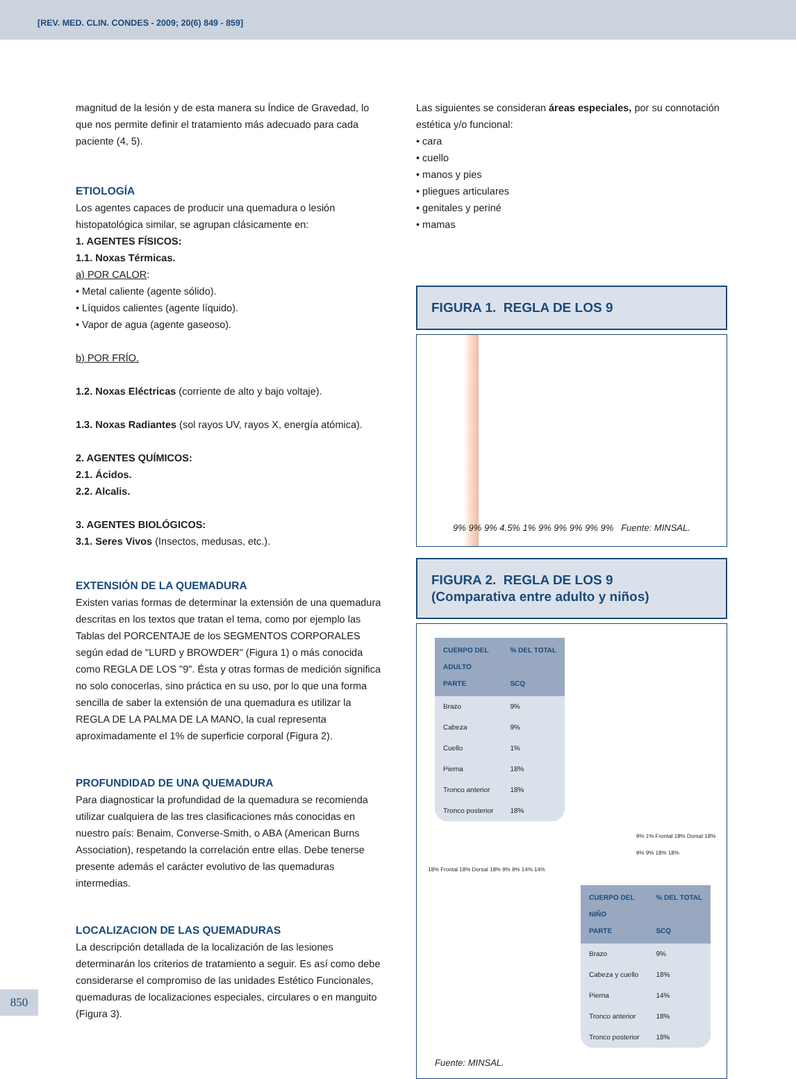[REV. MED. CLIN. CONDES - 2009; 20(6) 849 - 859]
magnitud de la lesión y de esta manera su Índice de Gravedad, lo que nos permite definir el tratamiento más adecuado para cada paciente (4, 5).
ETIOLOGÍA
Los agentes capaces de producir una quemadura o lesión histopatológica similar, se agrupan clásicamente en:
1. AGENTES FÍSICOS:
1.1. Noxas Térmicas.
a) POR CALOR:
• Metal caliente (agente sólido).
• Líquidos calientes (agente líquido).
• Vapor de agua (agente gaseoso).
b) POR FRÍO.
1.2. Noxas Eléctricas (corriente de alto y bajo voltaje).
1.3. Noxas Radiantes (sol rayos UV, rayos X, energía atómica).
2. AGENTES QUÍMICOS:
2.1. Ácidos.
2.2. Alcalis.
3. AGENTES BIOLÓGICOS:
3.1. Seres Vivos (Insectos, medusas, etc.).
EXTENSIÓN DE LA QUEMADURA
Existen varias formas de determinar la extensión de una quemadura descritas en los textos que tratan el tema, como por ejemplo las Tablas del PORCENTAJE de los SEGMENTOS CORPORALES según edad de "LURD y BROWDER" (Figura 1) o más conocida como REGLA DE LOS "9". Ésta y otras formas de medición significa no solo conocerlas, sino práctica en su uso, por lo que una forma sencilla de saber la extensión de una quemadura es utilizar la REGLA DE LA PALMA DE LA MANO, la cual representa aproximadamente el 1% de superficie corporal (Figura 2).
PROFUNDIDAD DE UNA QUEMADURA
Para diagnosticar la profundidad de la quemadura se recomienda utilizar cualquiera de las tres clasificaciones más conocidas en nuestro país: Benaim, Converse-Smith, o ABA (American Burns Association), respetando la correlación entre ellas. Debe tenerse presente además el carácter evolutivo de las quemaduras intermedias.
LOCALIZACION DE LAS QUEMADURAS
La descripción detallada de la localización de las lesiones determinarán los criterios de tratamiento a seguir. Es así como debe considerarse el compromiso de las unidades Estético Funcionales, quemaduras de localizaciones especiales, circulares o en manguito (Figura 3).
Las siguientes se consideran áreas especiales, por su connotación estética y/o funcional:
• cara
• cuello
• manos y pies
• pliegues articulares
• genitales y periné
• mamas
FIGURA 1. REGLA DE LOS 9
9% 9% 9% 4.5% 1% 9% 9% 9% 9% 9% Fuente: MINSAL.
FIGURA 2. REGLA DE LOS 9
(Comparativa entre adulto y niños)
| CUERPO DEL ADULTO PARTE | % DEL TOTAL SCQ |
| --- | --- |
| Brazo | 9% |
| Cabeza | 9% |
| Cuello | 1% |
| Pierna | 18% |
| Tronco anterior | 18% |
| Tronco posterior | 18% |
9% 1% Frontal 18% Dorsal 18% 9% 9% 18% 18%
18% Frontal 18% Dorsal 18% 9% 9% 14% 14%
| CUERPO DEL NIÑO PARTE | % DEL TOTAL SCQ |
| --- | --- |
| Brazo | 9% |
| Cabeza y cuello | 18% |
| Pierna | 14% |
| Tronco anterior | 18% |
| Tronco posterior | 18% |
Fuente: MINSAL.
850